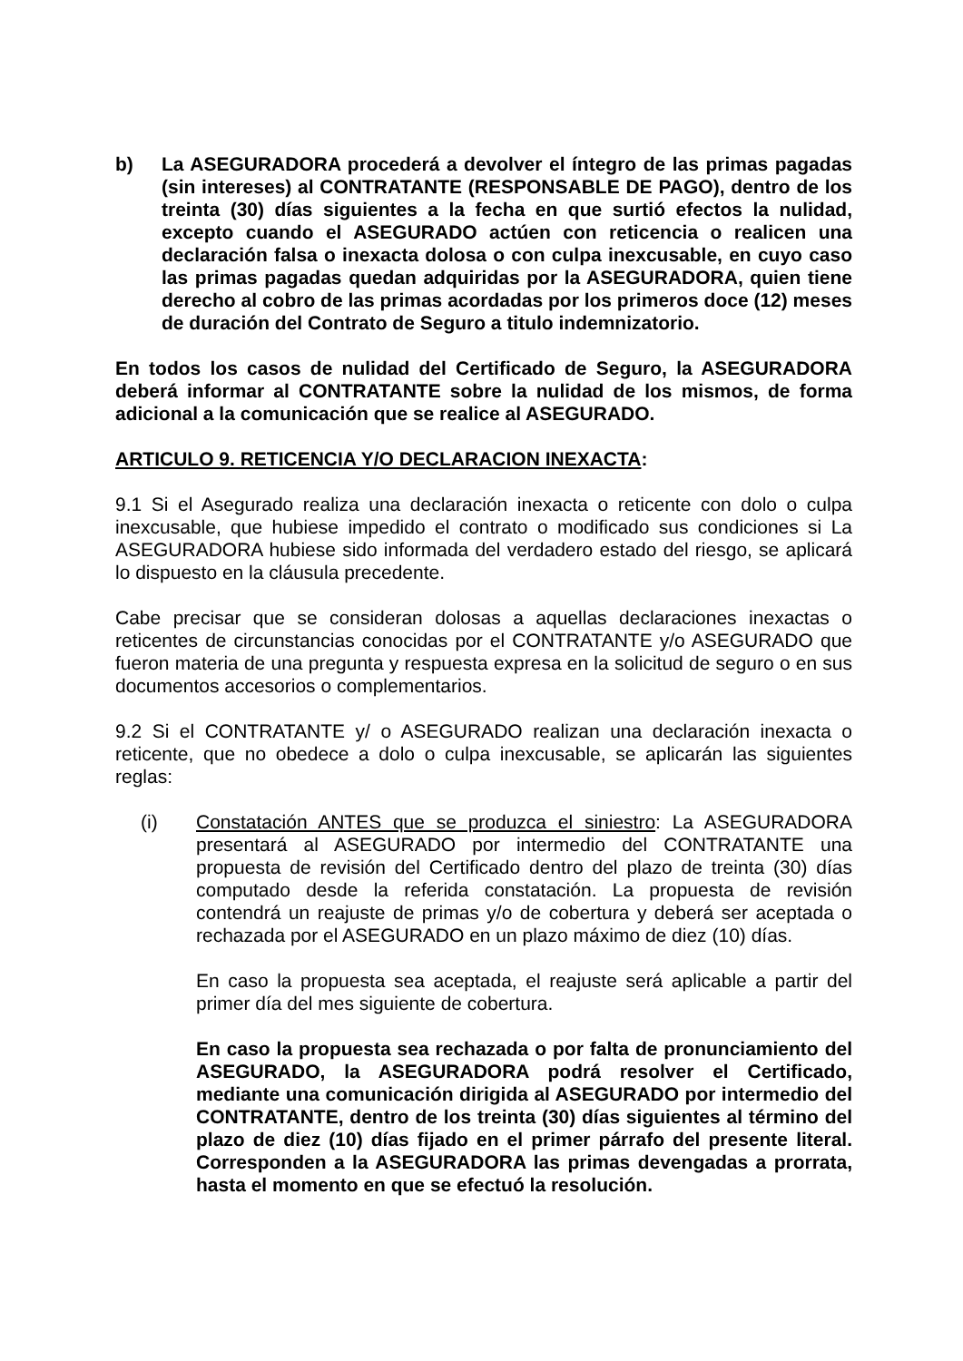b) La ASEGURADORA procederá a devolver el íntegro de las primas pagadas (sin intereses) al CONTRATANTE (RESPONSABLE DE PAGO), dentro de los treinta (30) días siguientes a la fecha en que surtió efectos la nulidad, excepto cuando el ASEGURADO actúen con reticencia o realicen una declaración falsa o inexacta dolosa o con culpa inexcusable, en cuyo caso las primas pagadas quedan adquiridas por la ASEGURADORA, quien tiene derecho al cobro de las primas acordadas por los primeros doce (12) meses de duración del Contrato de Seguro a titulo indemnizatorio.
En todos los casos de nulidad del Certificado de Seguro, la ASEGURADORA deberá informar al CONTRATANTE sobre la nulidad de los mismos, de forma adicional a la comunicación que se realice al ASEGURADO.
ARTICULO 9. RETICENCIA Y/O DECLARACION INEXACTA:
9.1 Si el Asegurado realiza una declaración inexacta o reticente con dolo o culpa inexcusable, que hubiese impedido el contrato o modificado sus condiciones si La ASEGURADORA hubiese sido informada del verdadero estado del riesgo, se aplicará lo dispuesto en la cláusula precedente.
Cabe precisar que se consideran dolosas a aquellas declaraciones inexactas o reticentes de circunstancias conocidas por el CONTRATANTE y/o ASEGURADO que fueron materia de una pregunta y respuesta expresa en la solicitud de seguro o en sus documentos accesorios o complementarios.
9.2 Si el CONTRATANTE y/ o ASEGURADO realizan una declaración inexacta o reticente, que no obedece a dolo o culpa inexcusable, se aplicarán las siguientes reglas:
(i) Constatación ANTES que se produzca el siniestro: La ASEGURADORA presentará al ASEGURADO por intermedio del CONTRATANTE una propuesta de revisión del Certificado dentro del plazo de treinta (30) días computado desde la referida constatación. La propuesta de revisión contendrá un reajuste de primas y/o de cobertura y deberá ser aceptada o rechazada por el ASEGURADO en un plazo máximo de diez (10) días.
En caso la propuesta sea aceptada, el reajuste será aplicable a partir del primer día del mes siguiente de cobertura.
En caso la propuesta sea rechazada o por falta de pronunciamiento del ASEGURADO, la ASEGURADORA podrá resolver el Certificado, mediante una comunicación dirigida al ASEGURADO por intermedio del CONTRATANTE, dentro de los treinta (30) días siguientes al término del plazo de diez (10) días fijado en el primer párrafo del presente literal. Corresponden a la ASEGURADORA las primas devengadas a prorrata, hasta el momento en que se efectuó la resolución.